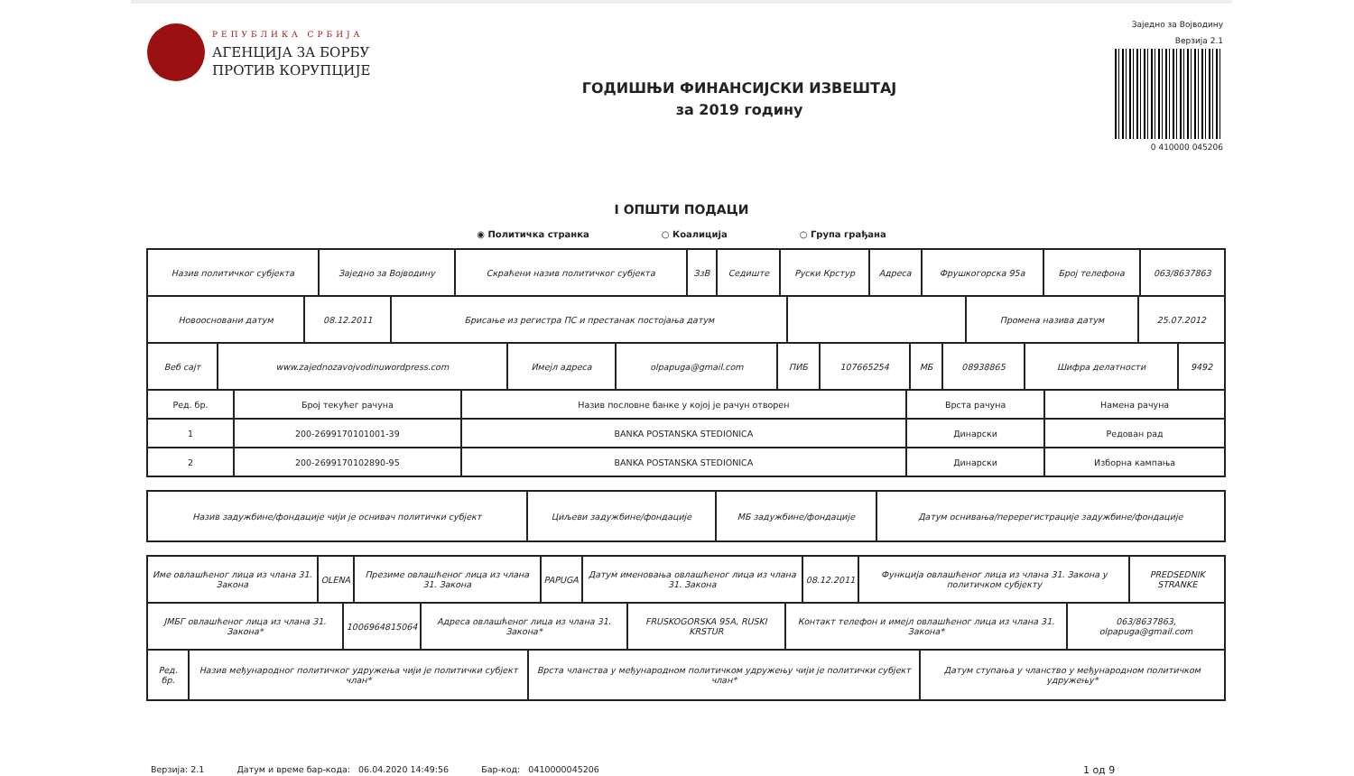РЕПУБЛИКА СРБИЈА
АГЕНЦИЈА ЗА БОРБУ
ПРОТИВ КОРУПЦИЈЕ
ГОДИШЊИ ФИНАНСИЈСКИ ИЗВЕШТАЈ
за 2019 годину
Заједно за Војводину
Верзија 2.1
0 410000 045206
I ОПШТИ ПОДАЦИ
◉ Политичка странка ○ Коалиција ○ Група грађана
| Назив политичког субјекта | Заједно за Војводину | Скраћени назив политичког субјекта | ЗзВ | Седиште | Руски Крстур | Адреса | Фрушкогорска 95а | Број телефона | 063/8637863 |
| Новоосновани датум | 08.12.2011 | Брисање из регистра ПС и престанак постојања датум | | Промена назива датум | 25.07.2012 |
| Веб сајт | www.zajednozavojvodinuwordpress.com | Имејл адреса | olpapuga@gmail.com | ПИБ | 107665254 | МБ | 08938865 | Шифра делатности | 9492 |
| Ред. бр. | Број текућег рачуна | Назив пословне банке у којој је рачун отворен | Врста рачуна | Намена рачуна |
| --- | --- | --- | --- | --- |
| 1 | 200-2699170101001-39 | BANKA POSTANSKA STEDIONICA | Динарски | Редован рад |
| 2 | 200-2699170102890-95 | BANKA POSTANSKA STEDIONICA | Динарски | Изборна кампања |
| Назив задужбине/фондације чији је оснивач политички субјект | Циљеви задужбине/фондације | МБ задужбине/фондације | Датум оснивања/перерегистрације задужбине/фондације |
| Име овлашћеног лица из члана 31. Закона | OLENA | Презиме овлашћеног лица из члана 31. Закона | PAPUGA | Датум именовања овлашћеног лица из члана 31. Закона | 08.12.2011 | Функција овлашћеног лица из члана 31. Закона у политичком субјекту | PREDSEDNIK STRANKE |
| ЈМБГ овлашћеног лица из члана 31. Закона* | 1006964815064 | Адреса овлашћеног лица из члана 31. Закона* | FRUSKOGORSKA 95A, RUSKI KRSTUR | Контакт телефон и имејл овлашћеног лица из члана 31. Закона* | 063/8637863, olpapuga@gmail.com |
| Ред. бр. | Назив међународног политичког удружења чији је политички субјект члан* | Врста чланства у међународном политичком удружењу чији је политички субјект члан* | Датум ступања у чланство у међународном политичком удружењу* |
Верзија: 2.1 Датум и време бар-кода: 06.04.2020 14:49:56 Бар-код: 0410000045206 1 од 9